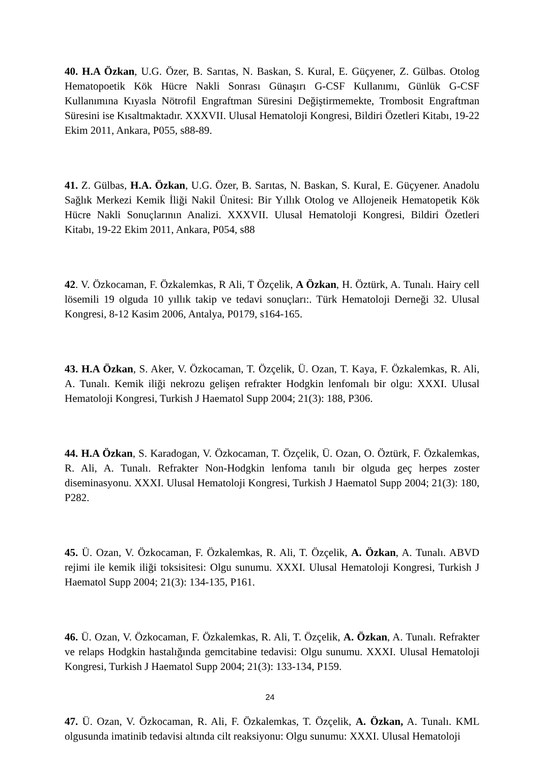40. H.A Özkan, U.G. Özer, B. Sarıtas, N. Baskan, S. Kural, E. Güçyener, Z. Gülbas. Otolog Hematopoetik Kök Hücre Nakli Sonrası Günaşırı G-CSF Kullanımı, Günlük G-CSF Kullanımına Kıyasla Nötrofil Engraftman Süresini Değiştirmemekte, Trombosit Engraftman Süresini ise Kısaltmaktadır. XXXVII. Ulusal Hematoloji Kongresi, Bildiri Özetleri Kitabı, 19-22 Ekim 2011, Ankara, P055, s88-89.
41. Z. Gülbas, H.A. Özkan, U.G. Özer, B. Sarıtas, N. Baskan, S. Kural, E. Güçyener. Anadolu Sağlık Merkezi Kemik İliği Nakil Ünitesi: Bir Yıllık Otolog ve Allojeneik Hematopetik Kök Hücre Nakli Sonuçlarının Analizi. XXXVII. Ulusal Hematoloji Kongresi, Bildiri Özetleri Kitabı, 19-22 Ekim 2011, Ankara, P054, s88
42. V. Özkocaman, F. Özkalemkas, R Ali, T Özçelik, A Özkan, H. Öztürk, A. Tunalı. Hairy cell lösemili 19 olguda 10 yıllık takip ve tedavi sonuçları:. Türk Hematoloji Derneği 32. Ulusal Kongresi, 8-12 Kasim 2006, Antalya, P0179, s164-165.
43. H.A Özkan, S. Aker, V. Özkocaman, T. Özçelik, Ü. Ozan, T. Kaya, F. Özkalemkas, R. Ali, A. Tunalı. Kemik iliği nekrozu gelişen refrakter Hodgkin lenfomalı bir olgu: XXXI. Ulusal Hematoloji Kongresi, Turkish J Haematol Supp 2004; 21(3): 188, P306.
44. H.A Özkan, S. Karadogan, V. Özkocaman, T. Özçelik, Ü. Ozan, O. Öztürk, F. Özkalemkas, R. Ali, A. Tunalı. Refrakter Non-Hodgkin lenfoma tanılı bir olguda geç herpes zoster diseminasyonu. XXXI. Ulusal Hematoloji Kongresi, Turkish J Haematol Supp 2004; 21(3): 180, P282.
45. Ü. Ozan, V. Özkocaman, F. Özkalemkas, R. Ali, T. Özçelik, A. Özkan, A. Tunalı. ABVD rejimi ile kemik iliği toksisitesi: Olgu sunumu. XXXI. Ulusal Hematoloji Kongresi, Turkish J Haematol Supp 2004; 21(3): 134-135, P161.
46. Ü. Ozan, V. Özkocaman, F. Özkalemkas, R. Ali, T. Özçelik, A. Özkan, A. Tunalı. Refrakter ve relaps Hodgkin hastalığında gemcitabine tedavisi: Olgu sunumu. XXXI. Ulusal Hematoloji Kongresi, Turkish J Haematol Supp 2004; 21(3): 133-134, P159.
47. Ü. Ozan, V. Özkocaman, R. Ali, F. Özkalemkas, T. Özçelik, A. Özkan, A. Tunalı. KML olgusunda imatinib tedavisi altında cilt reaksiyonu: Olgu sunumu: XXXI. Ulusal Hematoloji
24